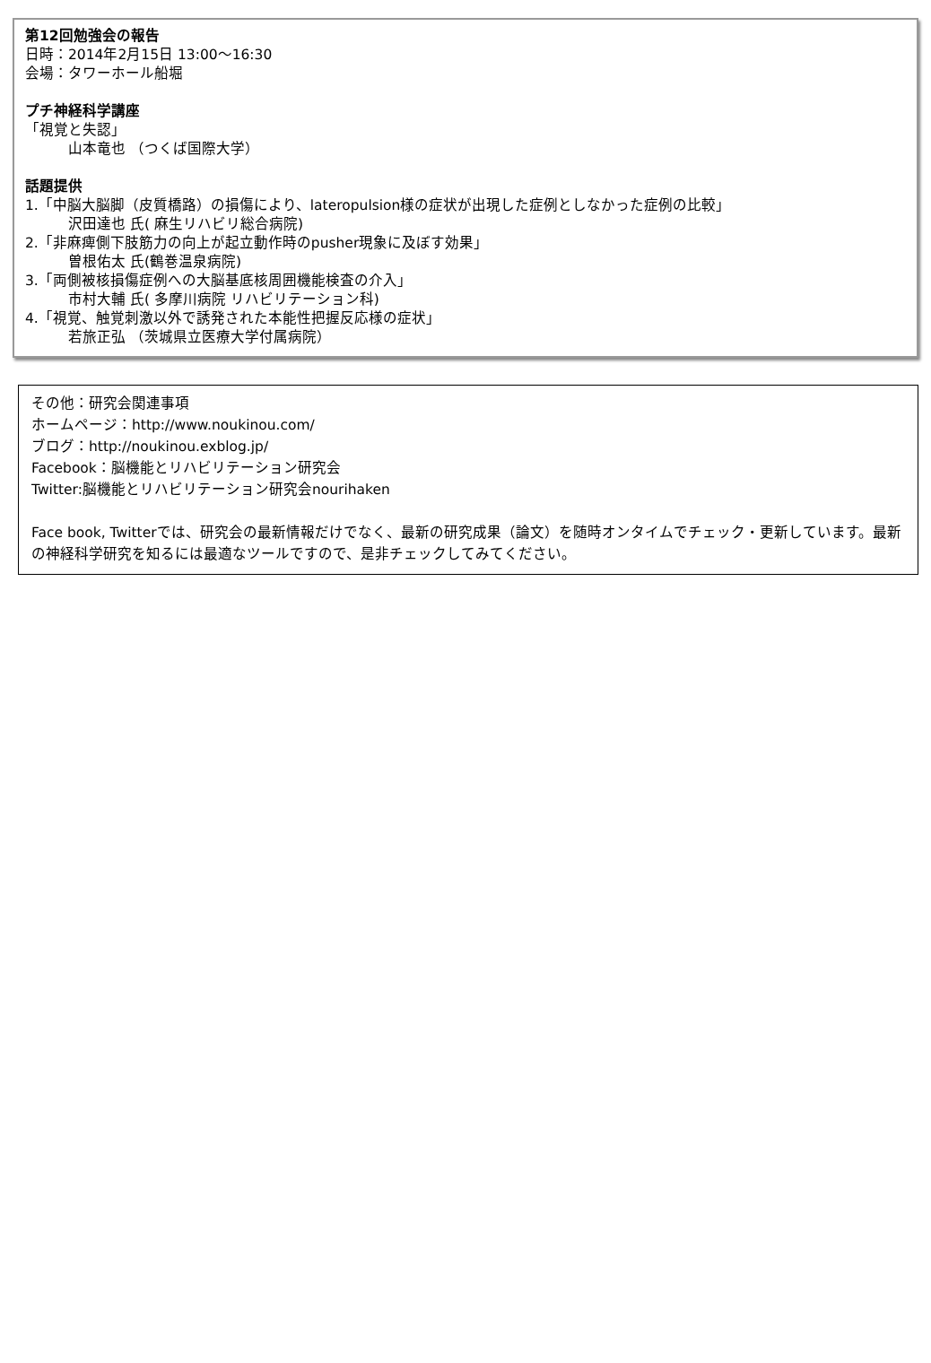第12回勉強会の報告
日時：2014年2月15日 13:00〜16:30
会場：タワーホール船堀
プチ神経科学講座
「視覚と失認」
山本竜也 （つくば国際大学）
話題提供
1.「中脳大脳脚（皮質橋路）の損傷により、lateropulsion様の症状が出現した症例としなかった症例の比較」
沢田達也 氏( 麻生リハビリ総合病院)
2.「非麻痺側下肢筋力の向上が起立動作時のpusher現象に及ぼす効果」
曽根佑太 氏(鶴巻温泉病院)
3.「両側被核損傷症例への大脳基底核周囲機能検査の介入」
市村大輔 氏( 多摩川病院 リハビリテーション科)
4.「視覚、触覚刺激以外で誘発された本能性把握反応様の症状」
若旅正弘 （茨城県立医療大学付属病院）
その他：研究会関連事項
ホームページ：http://www.noukinou.com/
ブログ：http://noukinou.exblog.jp/
Facebook：脳機能とリハビリテーション研究会
Twitter:脳機能とリハビリテーション研究会nourihaken
Face book, Twitterでは、研究会の最新情報だけでなく、最新の研究成果（論文）を随時オンタイムでチェック・更新しています。最新の神経科学研究を知るには最適なツールですので、是非チェックしてみてください。